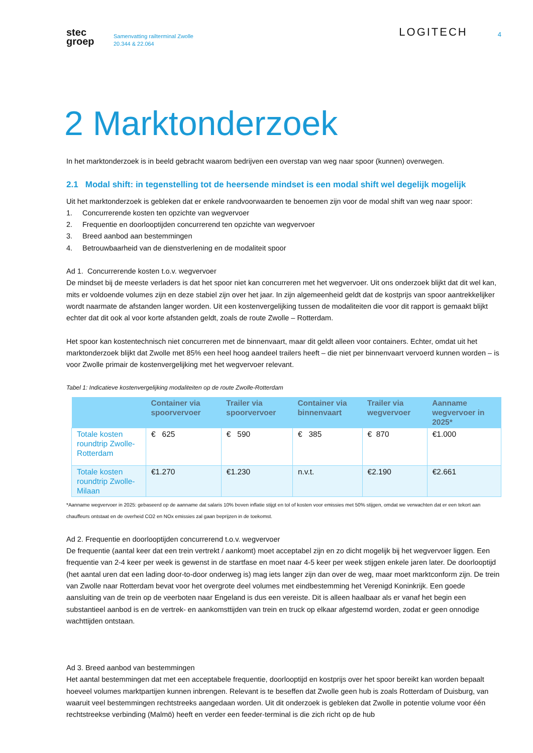stec
groep
Samenvatting railterminal Zwolle
20.344 & 22.064
LOGITECH
4
2 Marktonderzoek
In het marktonderzoek is in beeld gebracht waarom bedrijven een overstap van weg naar spoor (kunnen) overwegen.
2.1 Modal shift: in tegenstelling tot de heersende mindset is een modal shift wel degelijk mogelijk
Uit het marktonderzoek is gebleken dat er enkele randvoorwaarden te benoemen zijn voor de modal shift van weg naar spoor:
1. Concurrerende kosten ten opzichte van wegvervoer
2. Frequentie en doorlooptijden concurrerend ten opzichte van wegvervoer
3. Breed aanbod aan bestemmingen
4. Betrouwbaarheid van de dienstverlening en de modaliteit spoor
Ad 1. Concurrerende kosten t.o.v. wegvervoer
De mindset bij de meeste verladers is dat het spoor niet kan concurreren met het wegvervoer. Uit ons onderzoek blijkt dat dit wel kan, mits er voldoende volumes zijn en deze stabiel zijn over het jaar. In zijn algemeenheid geldt dat de kostprijs van spoor aantrekkelijker wordt naarmate de afstanden langer worden. Uit een kostenvergelijking tussen de modaliteiten die voor dit rapport is gemaakt blijkt echter dat dit ook al voor korte afstanden geldt, zoals de route Zwolle – Rotterdam.
Het spoor kan kostentechnisch niet concurreren met de binnenvaart, maar dit geldt alleen voor containers. Echter, omdat uit het marktonderzoek blijkt dat Zwolle met 85% een heel hoog aandeel trailers heeft – die niet per binnenvaart vervoerd kunnen worden – is voor Zwolle primair de kostenvergelijking met het wegvervoer relevant.
Tabel 1: Indicatieve kostenvergelijking modaliteiten op de route Zwolle-Rotterdam
| | Container via spoorvervoer | Trailer via spoorvervoer | Container via binnenvaart | Trailer via wegvervoer | Aanname wegvervoer in 2025* |
| --- | --- | --- | --- | --- | --- |
| Totale kosten roundtrip Zwolle-Rotterdam | € 625 | € 590 | € 385 | € 870 | €1.000 |
| Totale kosten roundtrip Zwolle-Milaan | €1.270 | €1.230 | n.v.t. | €2.190 | €2.661 |
*Aanname wegvervoer in 2025: gebaseerd op de aanname dat salaris 10% boven inflatie stijgt en tol of kosten voor emissies met 50% stijgen, omdat we verwachten dat er een tekort aan chauffeurs ontstaat en de overheid CO2 en NOx emissies zal gaan beprijzen in de toekomst.
Ad 2. Frequentie en doorlooptijden concurrerend t.o.v. wegvervoer
De frequentie (aantal keer dat een trein vertrekt / aankomt) moet acceptabel zijn en zo dicht mogelijk bij het wegvervoer liggen. Een frequentie van 2-4 keer per week is gewenst in de startfase en moet naar 4-5 keer per week stijgen enkele jaren later. De doorlooptijd (het aantal uren dat een lading door-to-door onderweg is) mag iets langer zijn dan over de weg, maar moet marktconform zijn. De trein van Zwolle naar Rotterdam bevat voor het overgrote deel volumes met eindbestemming het Verenigd Koninkrijk. Een goede aansluiting van de trein op de veerboten naar Engeland is dus een vereiste. Dit is alleen haalbaar als er vanaf het begin een substantieel aanbod is en de vertrek- en aankomsttijden van trein en truck op elkaar afgestemd worden, zodat er geen onnodige wachttijden ontstaan.
Ad 3. Breed aanbod van bestemmingen
Het aantal bestemmingen dat met een acceptabele frequentie, doorlooptijd en kostprijs over het spoor bereikt kan worden bepaalt hoeveel volumes marktpartijen kunnen inbrengen. Relevant is te beseffen dat Zwolle geen hub is zoals Rotterdam of Duisburg, van waaruit veel bestemmingen rechtstreeks aangedaan worden. Uit dit onderzoek is gebleken dat Zwolle in potentie volume voor één rechtstreekse verbinding (Malmö) heeft en verder een feeder-terminal is die zich richt op de hub